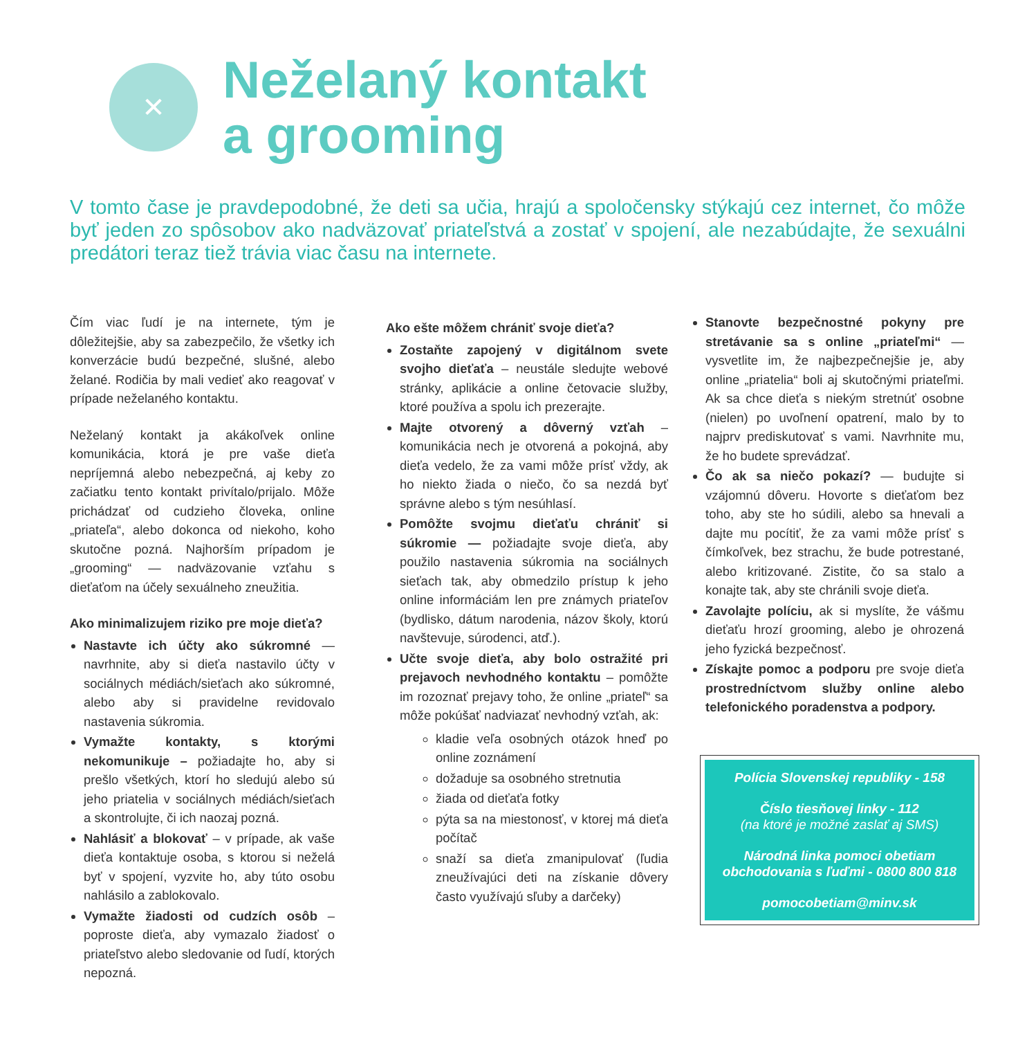✕
Neželaný kontakt
a grooming
V tomto čase je pravdepodobné, že deti sa učia, hrajú a spoločensky stýkajú cez internet, čo môže byť jeden zo spôsobov ako nadväzovať priateľstvá a zostať v spojení, ale nezabúdajte, že sexuálni predátori teraz tiež trávia viac času na internete.
Čím viac ľudí je na internete, tým je dôležitejšie, aby sa zabezpečilo, že všetky ich konverzácie budú bezpečné, slušné, alebo želané. Rodičia by mali vedieť ako reagovať v prípade neželaného kontaktu.
Neželaný kontakt ja akákoľvek online komunikácia, ktorá je pre vaše dieťa nepríjemná alebo nebezpečná, aj keby zo začiatku tento kontakt privítalo/prijalo. Môže prichádzať od cudzieho človeka, online „priateľa“, alebo dokonca od niekoho, koho skutočne pozná. Najhorším prípadom je „grooming“ — nadväzovanie vzťahu s dieťaťom na účely sexuálneho zneužitia.
Ako minimalizujem riziko pre moje dieťa?
Nastavte ich účty ako súkromné — navrhnite, aby si dieťa nastavilo účty v sociálnych médiách/sieťach ako súkromné, alebo aby si pravidelne revidovalo nastavenia súkromia.
Vymažte kontakty, s ktorými nekomunikuje – požiadajte ho, aby si prešlo všetkých, ktorí ho sledujú alebo sú jeho priatelia v sociálnych médiách/sieťach a skontrolujte, či ich naozaj pozná.
Nahlásiť a blokovať – v prípade, ak vaše dieťa kontaktuje osoba, s ktorou si neželá byť v spojení, vyzvite ho, aby túto osobu nahlásilo a zablokovalo.
Vymažte žiadosti od cudzích osôb – poproste dieťa, aby vymazalo žiadosť o priateľstvo alebo sledovanie od ľudí, ktorých nepozná.
Ako ešte môžem chrániť svoje dieťa?
Zostaňte zapojený v digitálnom svete svojho dieťaťa – neustále sledujte webové stránky, aplikácie a online četovacie služby, ktoré používa a spolu ich prezerajte.
Majte otvorený a dôverný vzťah – komunikácia nech je otvorená a pokojná, aby dieťa vedelo, že za vami môže prísť vždy, ak ho niekto žiada o niečo, čo sa nezdá byť správne alebo s tým nesúhlasí.
Pomôžte svojmu dieťaťu chrániť si súkromie — požiadajte svoje dieťa, aby použilo nastavenia súkromia na sociálnych sieťach tak, aby obmedzilo prístup k jeho online informáciám len pre známych priateľov (bydlisko, dátum narodenia, názov školy, ktorú navštevuje, súrodenci, atď.).
Učte svoje dieťa, aby bolo ostražité pri prejavoch nevhodného kontaktu – pomôžte im rozoznať prejavy toho, že online „priateľ“ sa môže pokúšať nadviazať nevhodný vzťah, ak:
kladie veľa osobných otázok hneď po online zoznámení
dožaduje sa osobného stretnutia
žiada od dieťaťa fotky
pýta sa na miestonosť, v ktorej má dieťa počítač
snaží sa dieťa zmanipulovať (ľudia zneužívajúci deti na získanie dôvery často využívajú sľuby a darčeky)
Stanovte bezpečnostné pokyny pre stretávanie sa s online „priateľmi“ — vysvetlite im, že najbezpečnejšie je, aby online „priatelia“ boli aj skutočnými priateľmi. Ak sa chce dieťa s niekým stretnúť osobne (nielen) po uvoľnení opatrení, malo by to najprv prediskutovať s vami. Navrhnite mu, že ho budete sprevádzať.
Čo ak sa niečo pokazí? — budujte si vzájomnú dôveru. Hovorte s dieťaťom bez toho, aby ste ho súdili, alebo sa hnevali a dajte mu pocítiť, že za vami môže prísť s čímkoľvek, bez strachu, že bude potrestané, alebo kritizované. Zistite, čo sa stalo a konajte tak, aby ste chránili svoje dieťa.
Zavolajte políciu, ak si myslíte, že vášmu dieťaťu hrozí grooming, alebo je ohrozená jeho fyzická bezpečnosť.
Získajte pomoc a podporu pre svoje dieťa prostredníctvom služby online alebo telefonického poradenstva a podpory.
Polícia Slovenskej republiky - 158
Číslo tiesňovej linky - 112
(na ktoré je možné zaslať aj SMS)
Národná linka pomoci obetiam obchodovania s ľuďmi - 0800 800 818
pomocobetiam@minv.sk